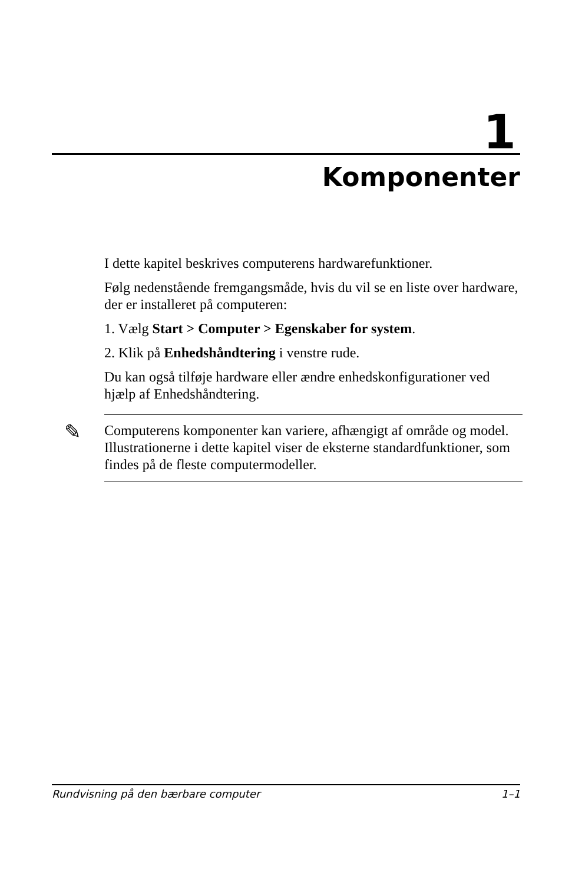1
Komponenter
I dette kapitel beskrives computerens hardwarefunktioner.
Følg nedenstående fremgangsmåde, hvis du vil se en liste over hardware, der er installeret på computeren:
1. Vælg Start > Computer > Egenskaber for system.
2. Klik på Enhedshåndtering i venstre rude.
Du kan også tilføje hardware eller ændre enhedskonfigurationer ved hjælp af Enhedshåndtering.
✎ Computerens komponenter kan variere, afhængigt af område og model. Illustrationerne i dette kapitel viser de eksterne standardfunktioner, som findes på de fleste computermodeller.
Rundvisning på den bærbare computer 1–1